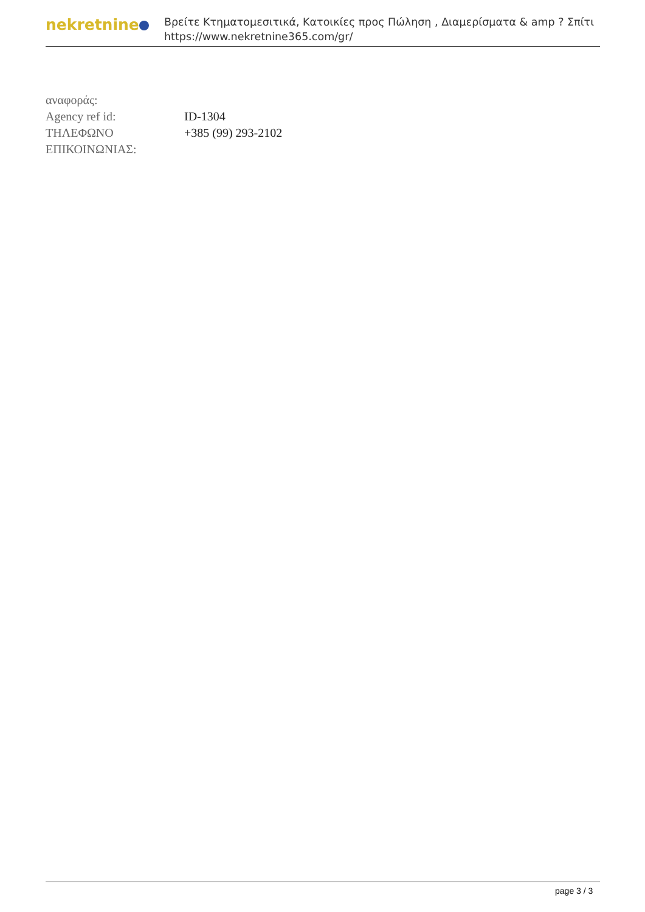nekretnine
Βρείτε Κτηματομεσιτικά, Κατοικίες προς Πώληση , Διαμερίσματα & amp ? Σπίτι
https://www.nekretnine365.com/gr/
| αναφοράς: | |
| Agency ref id: | ID-1304 |
| ΤΗΛΕΦΩΝΟ ΕΠΙΚΟΙΝΩΝΙΑΣ: | +385 (99) 293-2102 |
page 3 / 3